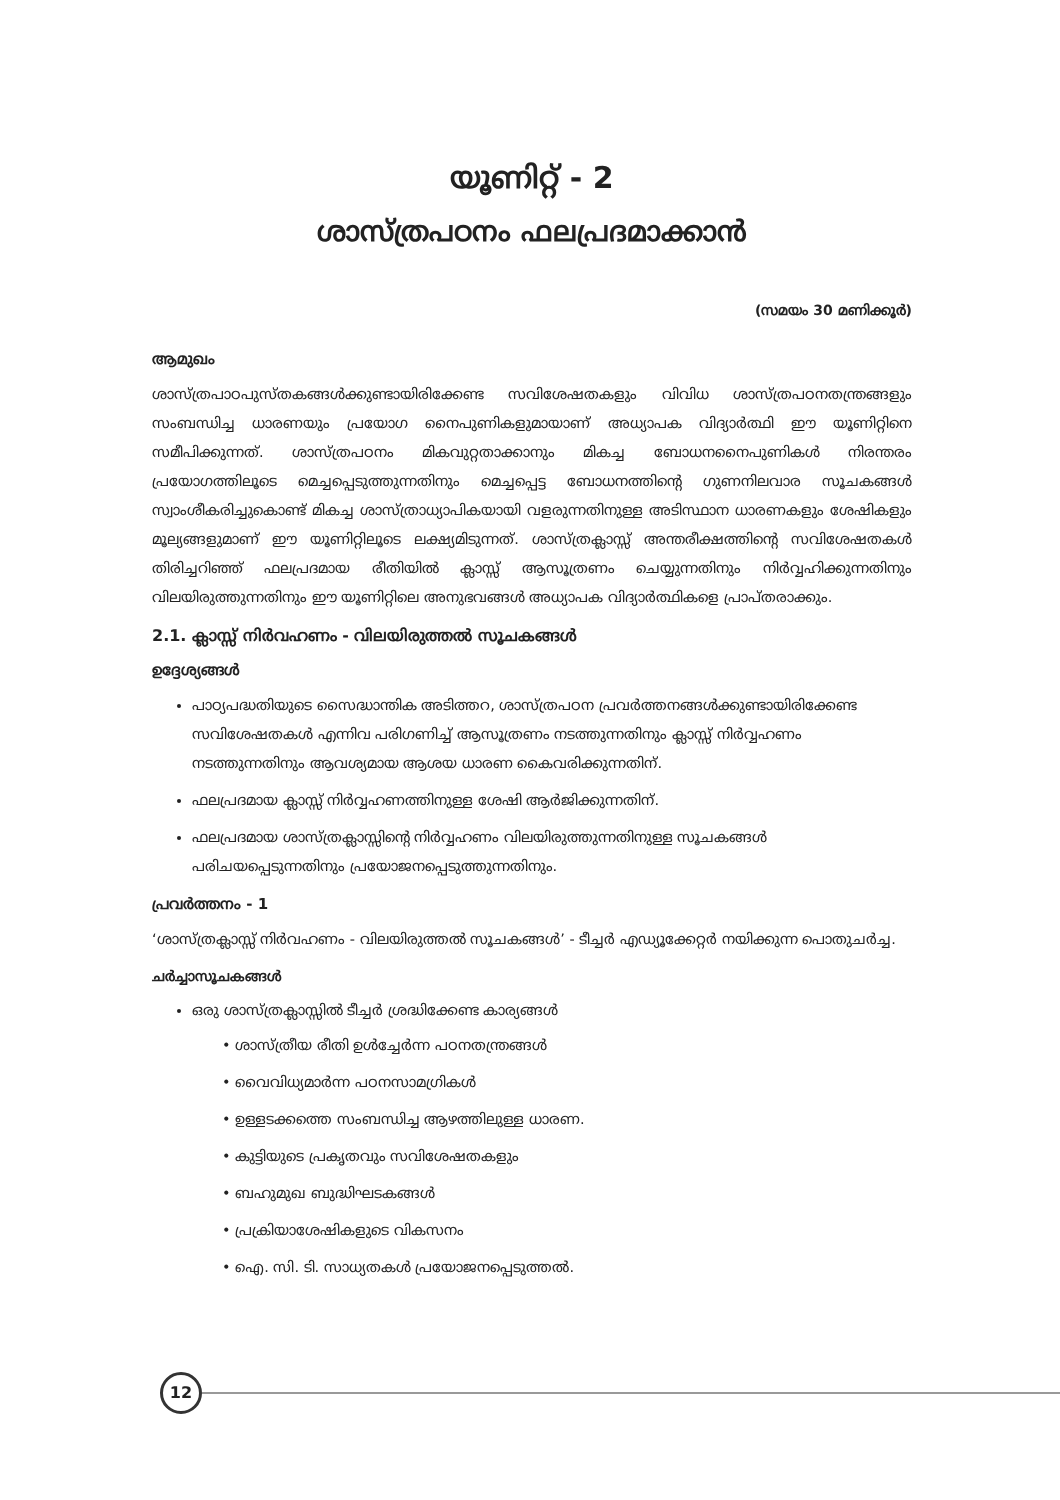യൂണിറ്റ് - 2
ശാസ്ത്രപഠനം ഫലപ്രദമാക്കാൻ
(സമയം 30 മണിക്കൂർ)
ആമുഖം
ശാസ്ത്രപാഠപുസ്തകങ്ങൾക്കുണ്ടായിരിക്കേണ്ട സവിശേഷതകളും വിവിധ ശാസ്ത്രപഠനതന്ത്രങ്ങളും സംബന്ധിച്ച ധാരണയും പ്രയോഗ നൈപുണികളുമായാണ് അധ്യാപക വിദ്യാർത്ഥി ഈ യൂണിറ്റിനെ സമീപിക്കുന്നത്. ശാസ്ത്രപഠനം മികവുറ്റതാക്കാനും മികച്ച ബോധനനൈപുണികൾ നിരന്തരം പ്രയോഗത്തിലൂടെ മെച്ചപ്പെടുത്തുന്നതിനും മെച്ചപ്പെട്ട ബോധനത്തിന്റെ ഗുണനിലവാര സൂചകങ്ങൾ സ്വാംശീകരിച്ചുകൊണ്ട് മികച്ച ശാസ്ത്രാധ്യാപികയായി വളരുന്നതിനുള്ള അടിസ്ഥാന ധാരണകളും ശേഷികളും മൂല്യങ്ങളുമാണ് ഈ യൂണിറ്റിലൂടെ ലക്ഷ്യമിടുന്നത്. ശാസ്ത്രക്ലാസ്സ് അന്തരീക്ഷത്തിന്റെ സവിശേഷതകൾ തിരിച്ചറിഞ്ഞ് ഫലപ്രദമായ രീതിയിൽ ക്ലാസ്സ് ആസൂത്രണം ചെയ്യുന്നതിനും നിർവ്വഹിക്കുന്നതിനും വിലയിരുത്തുന്നതിനും ഈ യൂണിറ്റിലെ അനുഭവങ്ങൾ അധ്യാപക വിദ്യാർത്ഥികളെ പ്രാപ്തരാക്കും.
2.1. ക്ലാസ്സ് നിർവഹണം - വിലയിരുത്തൽ സൂചകങ്ങൾ
ഉദ്ദേശ്യങ്ങൾ
പാഠ്യപദ്ധതിയുടെ സൈദ്ധാന്തിക അടിത്തറ, ശാസ്ത്രപഠന പ്രവർത്തനങ്ങൾക്കുണ്ടായിരിക്കേണ്ട സവിശേഷതകൾ എന്നിവ പരിഗണിച്ച് ആസൂത്രണം നടത്തുന്നതിനും ക്ലാസ്സ് നിർവ്വഹണം നടത്തുന്നതിനും ആവശ്യമായ ആശയ ധാരണ കൈവരിക്കുന്നതിന്.
ഫലപ്രദമായ ക്ലാസ്സ് നിർവ്വഹണത്തിനുള്ള ശേഷി ആർജിക്കുന്നതിന്.
ഫലപ്രദമായ ശാസ്ത്രക്ലാസ്സിന്റെ നിർവ്വഹണം വിലയിരുത്തുന്നതിനുള്ള സൂചകങ്ങൾ പരിചയപ്പെടുന്നതിനും പ്രയോജനപ്പെടുത്തുന്നതിനും.
പ്രവർത്തനം - 1
‘ശാസ്ത്രക്ലാസ്സ് നിർവഹണം - വിലയിരുത്തൽ സൂചകങ്ങൾ’ - ടീച്ചർ എഡ്യൂക്കേറ്റർ നയിക്കുന്ന പൊതുചർച്ച.
ചർച്ചാസൂചകങ്ങൾ
ഒരു ശാസ്ത്രക്ലാസ്സിൽ ടീച്ചർ ശ്രദ്ധിക്കേണ്ട കാര്യങ്ങൾ
• ശാസ്ത്രീയ രീതി ഉൾച്ചേർന്ന പഠനതന്ത്രങ്ങൾ
• വൈവിധ്യമാർന്ന പഠനസാമഗ്രികൾ
• ഉള്ളടക്കത്തെ സംബന്ധിച്ച ആഴത്തിലുള്ള ധാരണ.
• കുട്ടിയുടെ പ്രകൃതവും സവിശേഷതകളും
• ബഹുമുഖ ബുദ്ധിഘടകങ്ങൾ
• പ്രക്രിയാശേഷികളുടെ വികസനം
• ഐ. സി. ടി. സാധ്യതകൾ പ്രയോജനപ്പെടുത്തൽ.
12